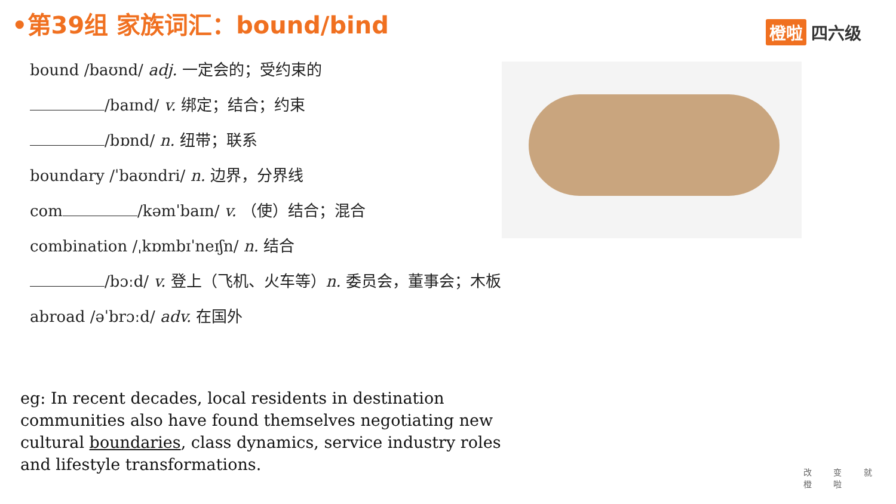•第39组 家族词汇：bound/bind 橙啦 四六级
bound /baʊnd/ adj. 一定会的；受约束的
/baɪnd/ v. 绑定；结合；约束
/bɒnd/ n. 纽带；联系
boundary /ˈbaʊndri/ n. 边界，分界线
com /kəmˈbaɪn/ v. （使）结合；混合
combination /ˌkɒmbɪˈneɪʃn/ n. 结合
/bɔːd/ v. 登上（飞机、火车等）n. 委员会，董事会；木板
abroad /əˈbrɔːd/ adv. 在国外
eg: In recent decades, local residents in destination communities also have found themselves negotiating new cultural boundaries, class dynamics, service industry roles and lifestyle transformations.
改 变 就 橙 啦